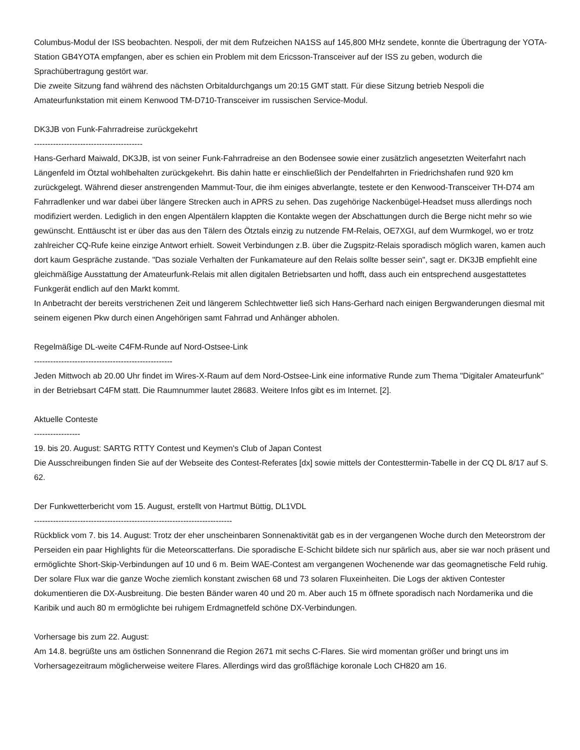Columbus-Modul der ISS beobachten. Nespoli, der mit dem Rufzeichen NA1SS auf 145,800 MHz sendete, konnte die Übertragung der YOTA-Station GB4YOTA empfangen, aber es schien ein Problem mit dem Ericsson-Transceiver auf der ISS zu geben, wodurch die Sprachübertragung gestört war.
Die zweite Sitzung fand während des nächsten Orbitaldurchgangs um 20:15 GMT statt. Für diese Sitzung betrieb Nespoli die Amateurfunkstation mit einem Kenwood TM-D710-Transceiver im russischen Service-Modul.
DK3JB von Funk-Fahrradreise zurückgekehrt
----------------------------------------
Hans-Gerhard Maiwald, DK3JB, ist von seiner Funk-Fahrradreise an den Bodensee sowie einer zusätzlich angesetzten Weiterfahrt nach Längenfeld im Ötztal wohlbehalten zurückgekehrt. Bis dahin hatte er einschließlich der Pendelfahrten in Friedrichshafen rund 920 km zurückgelegt. Während dieser anstrengenden Mammut-Tour, die ihm einiges abverlangte, testete er den Kenwood-Transceiver TH-D74 am Fahrradlenker und war dabei über längere Strecken auch in APRS zu sehen. Das zugehörige Nackenbügel-Headset muss allerdings noch modifiziert werden. Lediglich in den engen Alpentälern klappten die Kontakte wegen der Abschattungen durch die Berge nicht mehr so wie gewünscht. Enttäuscht ist er über das aus den Tälern des Ötztals einzig zu nutzende FM-Relais, OE7XGI, auf dem Wurmkogel, wo er trotz zahlreicher CQ-Rufe keine einzige Antwort erhielt. Soweit Verbindungen z.B. über die Zugspitz-Relais sporadisch möglich waren, kamen auch dort kaum Gespräche zustande. "Das soziale Verhalten der Funkamateure auf den Relais sollte besser sein", sagt er. DK3JB empfiehlt eine gleichmäßige Ausstattung der Amateurfunk-Relais mit allen digitalen Betriebsarten und hofft, dass auch ein entsprechend ausgestattetes Funkgerät endlich auf den Markt kommt.
In Anbetracht der bereits verstrichenen Zeit und längerem Schlechtwetter ließ sich Hans-Gerhard nach einigen Bergwanderungen diesmal mit seinem eigenen Pkw durch einen Angehörigen samt Fahrrad und Anhänger abholen.
Regelmäßige DL-weite C4FM-Runde auf Nord-Ostsee-Link
---------------------------------------------------
Jeden Mittwoch ab 20.00 Uhr findet im Wires-X-Raum auf dem Nord-Ostsee-Link eine informative Runde zum Thema "Digitaler Amateurfunk" in der Betriebsart C4FM statt. Die Raumnummer lautet 28683. Weitere Infos gibt es im Internet. [2].
Aktuelle Conteste
-----------------
19. bis 20. August: SARTG RTTY Contest und Keymen's Club of Japan Contest
Die Ausschreibungen finden Sie auf der Webseite des Contest-Referates [dx] sowie mittels der Contesttermin-Tabelle in der CQ DL 8/17 auf S. 62.
Der Funkwetterbericht vom 15. August, erstellt von Hartmut Büttig, DL1VDL
-------------------------------------------------------------------------
Rückblick vom 7. bis 14. August: Trotz der eher unscheinbaren Sonnenaktivität gab es in der vergangenen Woche durch den Meteorstrom der Perseiden ein paar Highlights für die Meteorscatterfans. Die sporadische E-Schicht bildete sich nur spärlich aus, aber sie war noch präsent und ermöglichte Short-Skip-Verbindungen auf 10 und 6 m. Beim WAE-Contest am vergangenen Wochenende war das geomagnetische Feld ruhig. Der solare Flux war die ganze Woche ziemlich konstant zwischen 68 und 73 solaren Fluxeinheiten. Die Logs der aktiven Contester dokumentieren die DX-Ausbreitung. Die besten Bänder waren 40 und 20 m. Aber auch 15 m öffnete sporadisch nach Nordamerika und die Karibik und auch 80 m ermöglichte bei ruhigem Erdmagnetfeld schöne DX-Verbindungen.
Vorhersage bis zum 22. August:
Am 14.8. begrüßte uns am östlichen Sonnenrand die Region 2671 mit sechs C-Flares. Sie wird momentan größer und bringt uns im Vorhersagezeitraum möglicherweise weitere Flares. Allerdings wird das großflächige koronale Loch CH820 am 16.